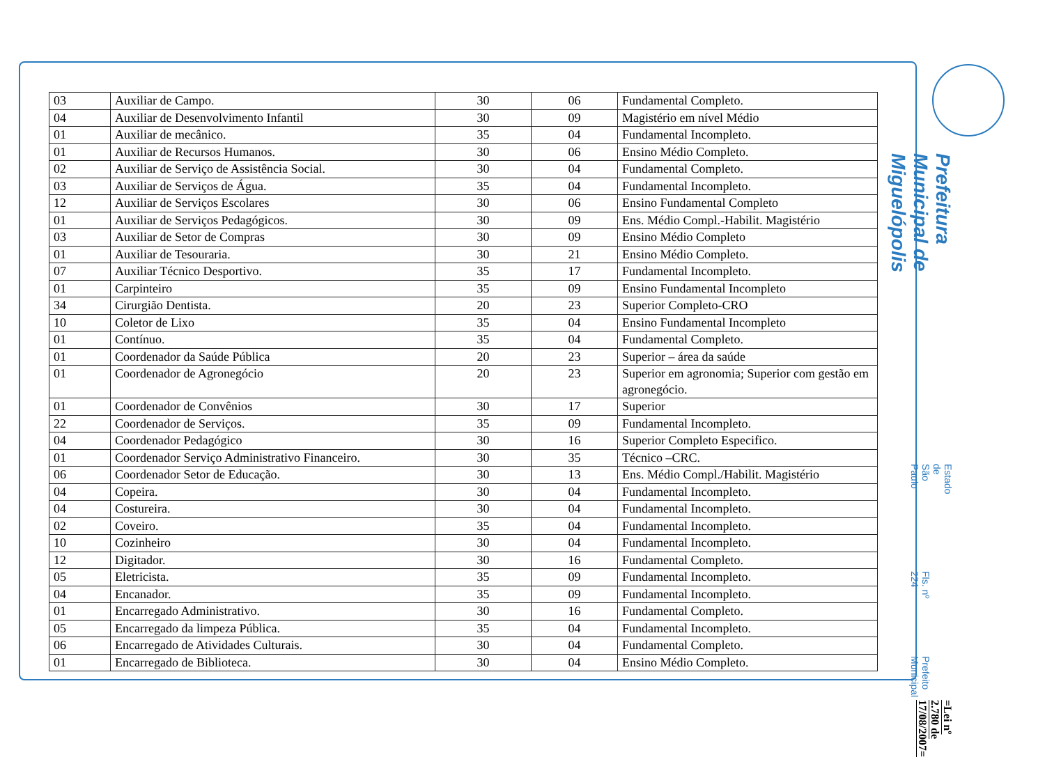| 03 | Auxiliar de Campo. | 30 | 06 | Fundamental Completo. |
| 04 | Auxiliar de Desenvolvimento Infantil | 30 | 09 | Magistério em nível Médio |
| 01 | Auxiliar de mecânico. | 35 | 04 | Fundamental Incompleto. |
| 01 | Auxiliar de Recursos Humanos. | 30 | 06 | Ensino Médio Completo. |
| 02 | Auxiliar de Serviço de Assistência Social. | 30 | 04 | Fundamental Completo. |
| 03 | Auxiliar de Serviços de Água. | 35 | 04 | Fundamental Incompleto. |
| 12 | Auxiliar de Serviços Escolares | 30 | 06 | Ensino Fundamental Completo |
| 01 | Auxiliar de Serviços Pedagógicos. | 30 | 09 | Ens. Médio Compl.-Habilit. Magistério |
| 03 | Auxiliar de Setor de Compras | 30 | 09 | Ensino Médio Completo |
| 01 | Auxiliar de Tesouraria. | 30 | 21 | Ensino Médio Completo. |
| 07 | Auxiliar Técnico Desportivo. | 35 | 17 | Fundamental Incompleto. |
| 01 | Carpinteiro | 35 | 09 | Ensino Fundamental Incompleto |
| 34 | Cirurgião Dentista. | 20 | 23 | Superior Completo-CRO |
| 10 | Coletor de Lixo | 35 | 04 | Ensino Fundamental Incompleto |
| 01 | Contínuo. | 35 | 04 | Fundamental Completo. |
| 01 | Coordenador da Saúde Pública | 20 | 23 | Superior – área da saúde |
| 01 | Coordenador de Agronegócio | 20 | 23 | Superior em agronomia; Superior com gestão em agronegócio. |
| 01 | Coordenador de Convênios | 30 | 17 | Superior |
| 22 | Coordenador de Serviços. | 35 | 09 | Fundamental Incompleto. |
| 04 | Coordenador Pedagógico | 30 | 16 | Superior Completo Especifico. |
| 01 | Coordenador Serviço Administrativo Financeiro. | 30 | 35 | Técnico –CRC. |
| 06 | Coordenador Setor de Educação. | 30 | 13 | Ens. Médio Compl./Habilit. Magistério |
| 04 | Copeira. | 30 | 04 | Fundamental Incompleto. |
| 04 | Costureira. | 30 | 04 | Fundamental Incompleto. |
| 02 | Coveiro. | 35 | 04 | Fundamental Incompleto. |
| 10 | Cozinheiro | 30 | 04 | Fundamental Incompleto. |
| 12 | Digitador. | 30 | 16 | Fundamental Completo. |
| 05 | Eletricista. | 35 | 09 | Fundamental Incompleto. |
| 04 | Encanador. | 35 | 09 | Fundamental Incompleto. |
| 01 | Encarregado Administrativo. | 30 | 16 | Fundamental Completo. |
| 05 | Encarregado da limpeza Pública. | 35 | 04 | Fundamental Incompleto. |
| 06 | Encarregado de Atividades Culturais. | 30 | 04 | Fundamental Completo. |
| 01 | Encarregado de Biblioteca. | 30 | 04 | Ensino Médio Completo. |
Prefeitura Municipal de Miguelópolis
Estado de São Paulo
=Lei nº 2.780 de 17/08/2007=
Fls. nº 224 Prefeito Municipal